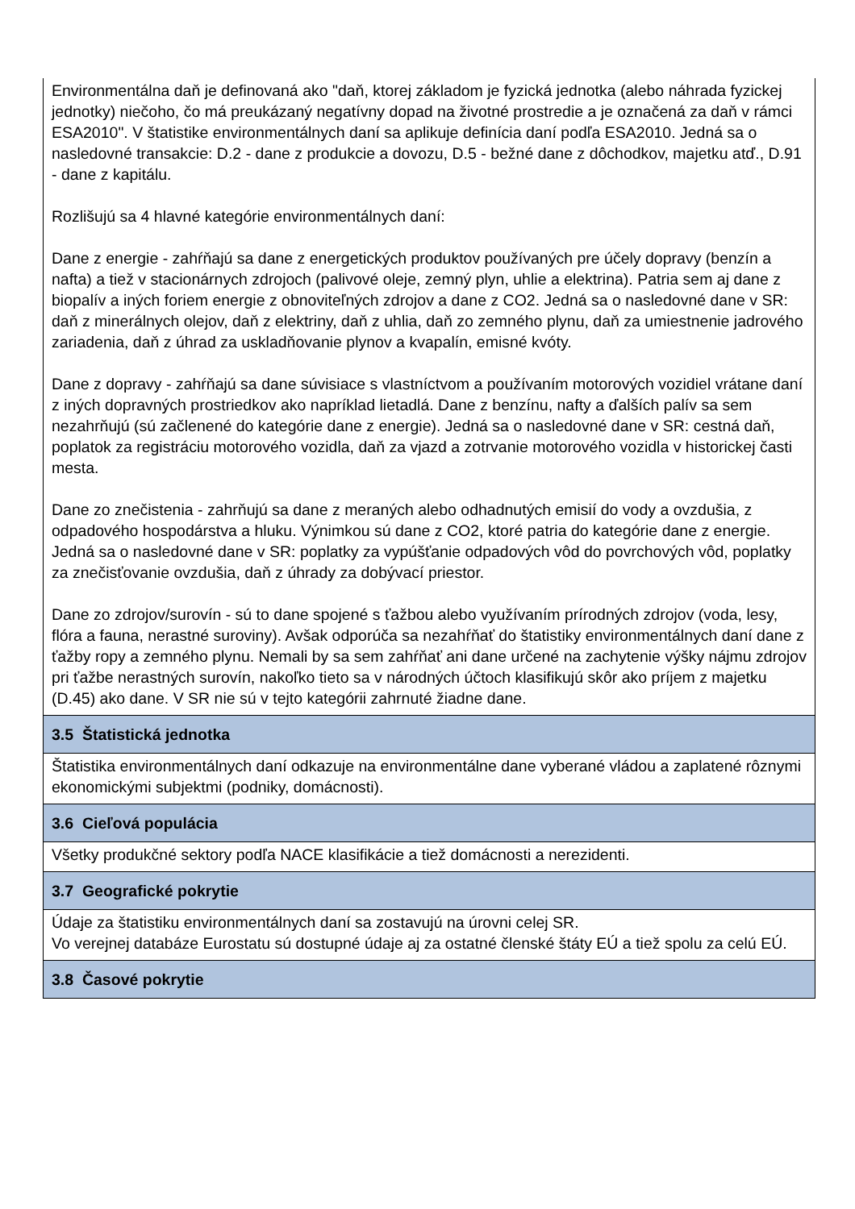| Environmentálna daň je definovaná ako "daň, ktorej základom je fyzická jednotka (alebo náhrada fyzickej jednotky) niečoho, čo má preukázaný negatívny dopad na životné prostredie a je označená za daň v rámci ESA2010". V štatistike environmentálnych daní sa aplikuje definícia daní podľa ESA2010. Jedná sa o nasledovné transakcie: D.2 - dane z produkcie a dovozu, D.5 - bežné dane z dôchodkov, majetku atď., D.91 - dane z kapitálu. Rozlišujú sa 4 hlavné kategórie environmentálnych daní: Dane z energie - zahŕňajú sa dane z energetických produktov používaných pre účely dopravy (benzín a nafta) a tiež v stacionárnych zdrojoch (palivové oleje, zemný plyn, uhlie a elektrina). Patria sem aj dane z biopalív a iných foriem energie z obnoviteľných zdrojov a dane z CO2. Jedná sa o nasledovné dane v SR: daň z minerálnych olejov, daň z elektriny, daň z uhlia, daň zo zemného plynu, daň za umiestnenie jadrového zariadenia, daň z úhrad za uskladňovanie plynov a kvapalín, emisné kvóty. Dane z dopravy - zahŕňajú sa dane súvisiace s vlastníctvom a používaním motorových vozidiel vrátane daní z iných dopravných prostriedkov ako napríklad lietadlá. Dane z benzínu, nafty a ďalších palív sa sem nezahrňujú (sú začlenené do kategórie dane z energie). Jedná sa o nasledovné dane v SR: cestná daň, poplatok za registráciu motorového vozidla, daň za vjazd a zotrvanie motorového vozidla v historickej časti mesta. Dane zo znečistenia - zahrňujú sa dane z meraných alebo odhadnutých emisií do vody a ovzdušia, z odpadového hospodárstva a hluku. Výnimkou sú dane z CO2, ktoré patria do kategórie dane z energie. Jedná sa o nasledovné dane v SR: poplatky za vypúšťanie odpadových vôd do povrchových vôd, poplatky za znečisťovanie ovzdušia, daň z úhrady za dobývací priestor. Dane zo zdrojov/surovín - sú to dane spojené s ťažbou alebo využívaním prírodných zdrojov (voda, lesy, flóra a fauna, nerastné suroviny). Avšak odporúča sa nezahŕňať do štatistiky environmentálnych daní dane z ťažby ropy a zemného plynu. Nemali by sa sem zahŕňať ani dane určené na zachytenie výšky nájmu zdrojov pri ťažbe nerastných surovín, nakoľko tieto sa v národných účtoch klasifikujú skôr ako príjem z majetku (D.45) ako dane. V SR nie sú v tejto kategórii zahrnuté žiadne dane. |
| 3.5 Štatistická jednotka |
| Štatistika environmentálnych daní odkazuje na environmentálne dane vyberané vládou a zaplatené rôznymi ekonomickými subjektmi (podniky, domácnosti). |
| 3.6 Cieľová populácia |
| Všetky produkčné sektory podľa NACE klasifikácie a tiež domácnosti a nerezidenti. |
| 3.7 Geografické pokrytie |
| Údaje za štatistiku environmentálnych daní sa zostavujú na úrovni celej SR. Vo verejnej databáze Eurostatu sú dostupné údaje aj za ostatné členské štáty EÚ a tiež spolu za celú EÚ. |
| 3.8 Časové pokrytie |